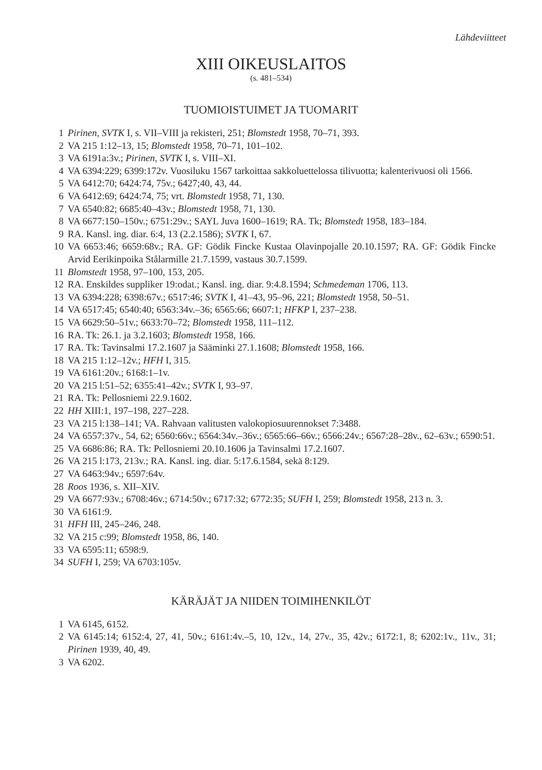Lähdeviitteet
XIII OIKEUSLAITOS
(s. 481–534)
TUOMIOISTUIMET JA TUOMARIT
1 Pirinen, SVTK I, s. VII–VIII ja rekisteri, 251; Blomstedt 1958, 70–71, 393.
2 VA 215 1:12–13, 15; Blomstedt 1958, 70–71, 101–102.
3 VA 6191a:3v.; Pirinen, SVTK I, s. VIII–XI.
4 VA 6394:229; 6399:172v. Vuosiluku 1567 tarkoittaa sakkoluettelossa tilivuotta; kalenterivuosi oli 1566.
5 VA 6412:70; 6424:74, 75v.; 6427;40, 43, 44.
6 VA 6412:69; 6424:74, 75; vrt. Blomstedt 1958, 71, 130.
7 VA 6540:82; 6685:40–43v.; Blomstedt 1958, 71, 130.
8 VA 6677:150–150v.; 6751:29v.; SAYL Juva 1600–1619; RA. Tk; Blomstedt 1958, 183–184.
9 RA. Kansl. ing. diar. 6:4, 13 (2.2.1586); SVTK I, 67.
10 VA 6653:46; 6659:68v.; RA. GF: Gödik Fincke Kustaa Olavinpojalle 20.10.1597; RA. GF: Gödik Fincke Arvid Eerikinpoika Stålarmille 21.7.1599, vastaus 30.7.1599.
11 Blomstedt 1958, 97–100, 153, 205.
12 RA. Enskildes suppliker 19:odat.; Kansl. ing. diar. 9:4.8.1594; Schmedeman 1706, 113.
13 VA 6394:228; 6398:67v.; 6517:46; SVTK I, 41–43, 95–96, 221; Blomstedt 1958, 50–51.
14 VA 6517:45; 6540:40; 6563:34v.–36; 6565:66; 6607:1; HFKP I, 237–238.
15 VA 6629:50–51v.; 6633:70–72; Blomstedt 1958, 111–112.
16 RA. Tk: 26.1. ja 3.2.1603; Blomstedt 1958, 166.
17 RA. Tk: Tavinsalmi 17.2.1607 ja Sääminki 27.1.1608; Blomstedt 1958, 166.
18 VA 215 1:12–12v.; HFH I, 315.
19 VA 6161:20v.; 6168:1–1v.
20 VA 215 l:51–52; 6355:41–42v.; SVTK I, 93–97.
21 RA. Tk: Pellosniemi 22.9.1602.
22 HH XIII:1, 197–198, 227–228.
23 VA 215 l:138–141; VA. Rahvaan valitusten valokopiosuurennokset 7:3488.
24 VA 6557:37v., 54, 62; 6560:66v.; 6564:34v.–36v.; 6565:66–66v.; 6566:24v.; 6567:28–28v., 62–63v.; 6590:51.
25 VA 6686:86; RA. Tk: Pellosniemi 20.10.1606 ja Tavinsalmi 17.2.1607.
26 VA 215 l:173, 213v.; RA. Kansl. ing. diar. 5:17.6.1584, sekä 8:129.
27 VA 6463:94v.; 6597:64v.
28 Roos 1936, s. XII–XIV.
29 VA 6677:93v.; 6708:46v.; 6714:50v.; 6717:32; 6772:35; SUFH I, 259; Blomstedt 1958, 213 n. 3.
30 VA 6161:9.
31 HFH III, 245–246, 248.
32 VA 215 c:99; Blomstedt 1958, 86, 140.
33 VA 6595:11; 6598:9.
34 SUFH I, 259; VA 6703:105v.
KÄRÄJÄT JA NIIDEN TOIMIHENKILÖT
1 VA 6145, 6152.
2 VA 6145:14; 6152:4, 27, 41, 50v.; 6161:4v.–5, 10, 12v., 14, 27v., 35, 42v.; 6172:1, 8; 6202:1v., 11v., 31; Pirinen 1939, 40, 49.
3 VA 6202.